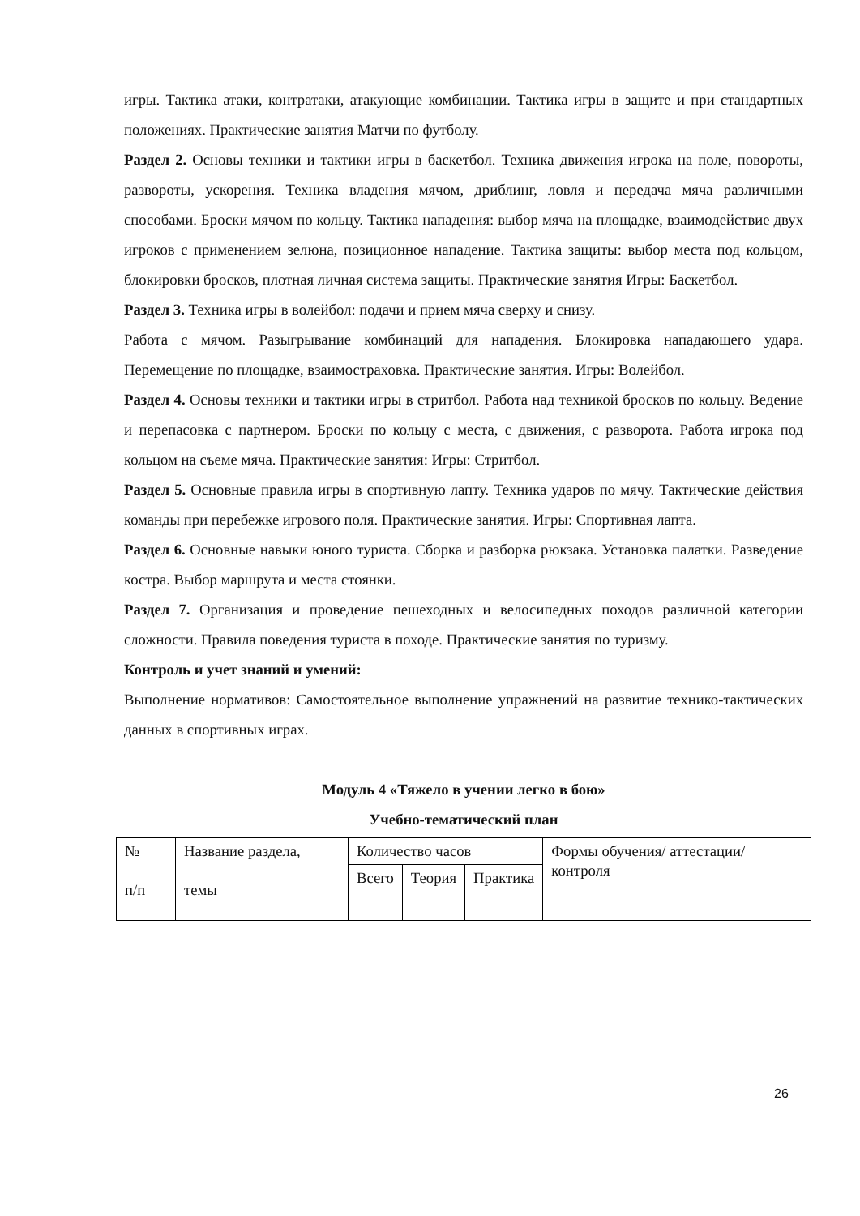игры. Тактика атаки, контратаки, атакующие комбинации. Тактика игры в защите и при стандартных положениях. Практические занятия Матчи по футболу.
Раздел 2. Основы техники и тактики игры в баскетбол. Техника движения игрока на поле, повороты, развороты, ускорения. Техника владения мячом, дриблинг, ловля и передача мяча различными способами. Броски мячом по кольцу. Тактика нападения: выбор мяча на площадке, взаимодействие двух игроков с применением зелюна, позиционное нападение. Тактика защиты: выбор места под кольцом, блокировки бросков, плотная личная система защиты. Практические занятия Игры: Баскетбол.
Раздел 3. Техника игры в волейбол: подачи и прием мяча сверху и снизу.
Работа с мячом. Разыгрывание комбинаций для нападения. Блокировка нападающего удара. Перемещение по площадке, взаимостраховка. Практические занятия. Игры: Волейбол.
Раздел 4. Основы техники и тактики игры в стритбол. Работа над техникой бросков по кольцу. Ведение и перепасовка с партнером. Броски по кольцу с места, с движения, с разворота. Работа игрока под кольцом на съеме мяча. Практические занятия: Игры: Стритбол.
Раздел 5. Основные правила игры в спортивную лапту. Техника ударов по мячу. Тактические действия команды при перебежке игрового поля. Практические занятия. Игры: Спортивная лапта.
Раздел 6. Основные навыки юного туриста. Сборка и разборка рюкзака. Установка палатки. Разведение костра. Выбор маршрута и места стоянки.
Раздел 7. Организация и проведение пешеходных и велосипедных походов различной категории сложности. Правила поведения туриста в походе. Практические занятия по туризму.
Контроль и учет знаний и умений:
Выполнение нормативов: Самостоятельное выполнение упражнений на развитие технико-тактических данных в спортивных играх.
Модуль 4 «Тяжело в учении легко в бою»
Учебно-тематический план
| № п/п | Название раздела, темы | Количество часов | | | Формы обучения/ аттестации/ контроля |
| | | Всего | Теория | Практика | |
26